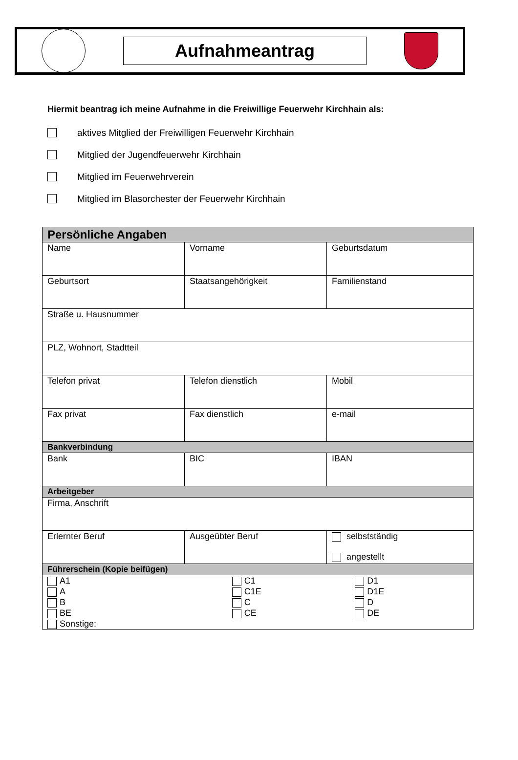Aufnahmeantrag
Hiermit beantrag ich meine Aufnahme in die Freiwillige Feuerwehr Kirchhain als:
aktives Mitglied der Freiwilligen Feuerwehr Kirchhain
Mitglied der Jugendfeuerwehr Kirchhain
Mitglied im Feuerwehrverein
Mitglied im Blasorchester der Feuerwehr Kirchhain
| Persönliche Angaben | | |
| --- | --- | --- |
| Name | Vorname | Geburtsdatum |
| Geburtsort | Staatsangehörigkeit | Familienstand |
| Straße u. Hausnummer | | |
| PLZ, Wohnort, Stadtteil | | |
| Telefon privat | Telefon dienstlich | Mobil |
| Fax privat | Fax dienstlich | e-mail |
| Bankverbindung | | |
| Bank | BIC | IBAN |
| Arbeitgeber | | |
| Firma, Anschrift | | |
| Erlernter Beruf | Ausgeübter Beruf | selbstständig angestellt |
| Führerschein (Kopie beifügen) | | |
| / A1 A B BE Sonstige: / C1 C1E C CE / D1 D1E D DE / | | |